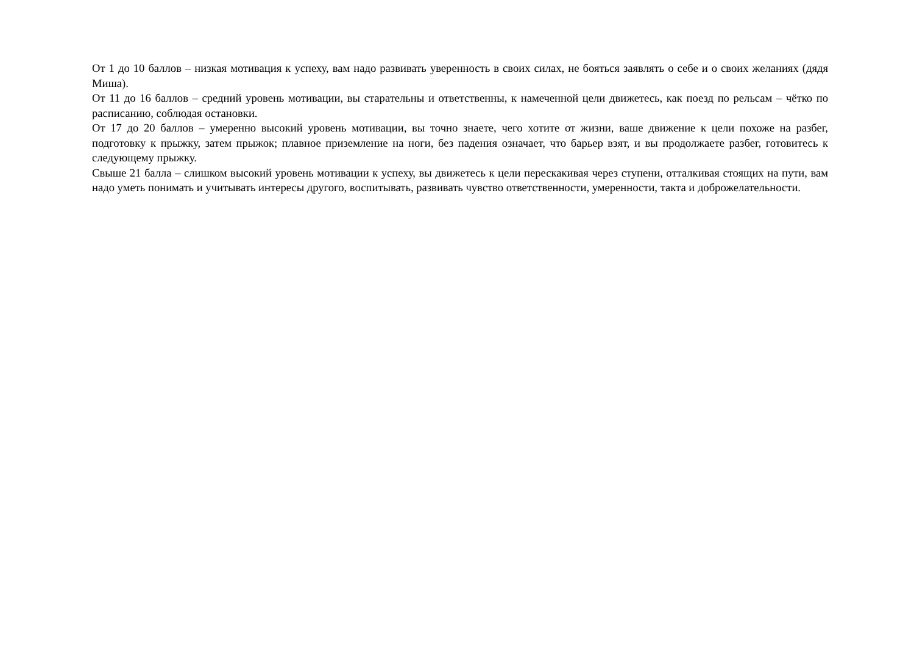От 1 до 10 баллов – низкая мотивация к успеху, вам надо развивать уверенность в своих силах, не бояться заявлять о себе и о своих желаниях (дядя Миша).
От 11 до 16 баллов – средний уровень мотивации, вы старательны и ответственны, к намеченной цели движетесь, как поезд по рельсам – чётко по расписанию, соблюдая остановки.
От 17 до 20 баллов – умеренно высокий уровень мотивации, вы точно знаете, чего хотите от жизни, ваше движение к цели похоже на разбег, подготовку к прыжку, затем прыжок; плавное приземление на ноги, без падения означает, что барьер взят, и вы продолжаете разбег, готовитесь к следующему прыжку.
Свыше 21 балла – слишком высокий уровень мотивации к успеху, вы движетесь к цели перескакивая через ступени, отталкивая стоящих на пути, вам надо уметь понимать и учитывать интересы другого, воспитывать, развивать чувство ответственности, умеренности, такта и доброжелательности.